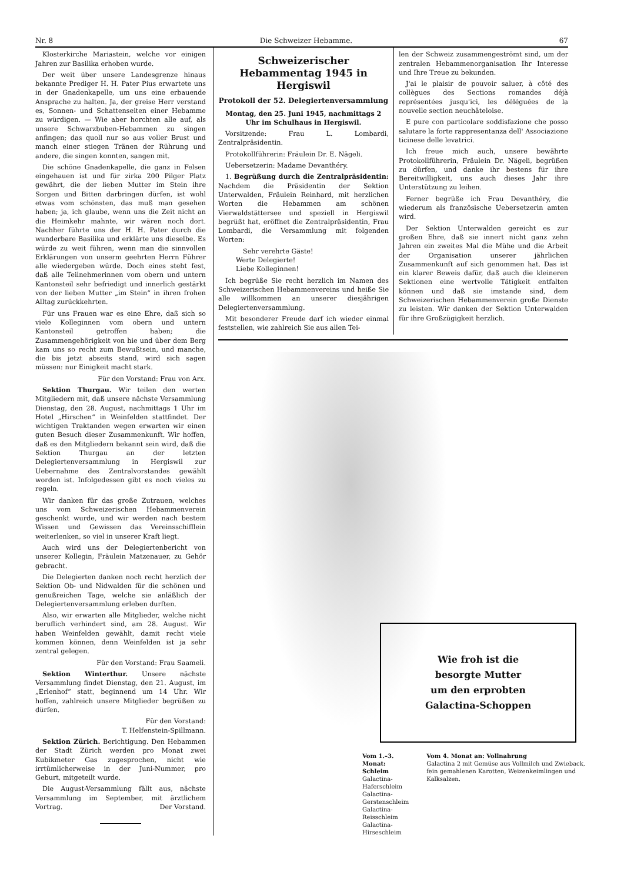Nr. 8 Die Schweizer Hebamme. 67
Klosterkirche Mariastein, welche vor einigen Jahren zur Basilika erhoben wurde.
Der weit über unsere Landesgrenze hinaus bekannte Prediger H. H. Pater Pius erwartete uns in der Gnadenkapelle, um uns eine erbauende Ansprache zu halten. Ja, der greise Herr verstand es, Sonnen- und Schattenseiten einer Hebamme zu würdigen. — Wie aber horchten alle auf, als unsere Schwarzbuben-Hebammen zu singen anfingen; das quoll nur so aus voller Brust und manch einer stiegen Tränen der Rührung und andere, die singen konnten, sangen mit.
Die schöne Gnadenkapelle, die ganz in Felsen eingehauen ist und für zirka 200 Pilger Platz gewährt, die der lieben Mutter im Stein ihre Sorgen und Bitten darbringen dürfen, ist wohl etwas vom schönsten, das muß man gesehen haben; ja, ich glaube, wenn uns die Zeit nicht an die Heimkehr mahnte, wir wären noch dort. Nachher führte uns der H. H. Pater durch die wunderbare Basilika und erklärte uns dieselbe. Es würde zu weit führen, wenn man die sinnvollen Erklärungen von unserm geehrten Herrn Führer alle wiedergeben würde. Doch eines steht fest, daß alle Teilnehmerinnen vom obern und untern Kantonsteil sehr befriedigt und innerlich gestärkt von der lieben Mutter „im Stein“ in ihren frohen Alltag zurückkehrten.
Für uns Frauen war es eine Ehre, daß sich so viele Kolleginnen vom obern und untern Kantonsteil getroffen haben; die Zusammengehörigkeit von hie und über dem Berg kam uns so recht zum Bewußtsein, und manche, die bis jetzt abseits stand, wird sich sagen müssen: nur Einigkeit macht stark.
Für den Vorstand: Frau von Arx.
Sektion Thurgau. Wir teilen den werten Mitgliedern mit, daß unsere nächste Versammlung Dienstag, den 28. August, nachmittags 1 Uhr im Hotel „Hirschen“ in Weinfelden stattfindet. Der wichtigen Traktanden wegen erwarten wir einen guten Besuch dieser Zusammenkunft. Wir hoffen, daß es den Mitgliedern bekannt sein wird, daß die Sektion Thurgau an der letzten Delegiertenversammlung in Hergiswil zur Uebernahme des Zentralvorstandes gewählt worden ist. Infolgedessen gibt es noch vieles zu regeln.
Wir danken für das große Zutrauen, welches uns vom Schweizerischen Hebammenverein geschenkt wurde, und wir werden nach bestem Wissen und Gewissen das Vereinsschifflein weiterlenken, so viel in unserer Kraft liegt.
Auch wird uns der Delegiertenbericht von unserer Kollegin, Fräulein Matzenauer, zu Gehör gebracht.
Die Delegierten danken noch recht herzlich der Sektion Ob- und Nidwalden für die schönen und genußreichen Tage, welche sie anläßlich der Delegiertenversammlung erleben durften.
Also, wir erwarten alle Mitglieder, welche nicht beruflich verhindert sind, am 28. August. Wir haben Weinfelden gewählt, damit recht viele kommen können, denn Weinfelden ist ja sehr zentral gelegen.
Für den Vorstand: Frau Saameli.
Sektion Winterthur. Unsere nächste Versammlung findet Dienstag, den 21. August, im „Erlenhof“ statt, beginnend um 14 Uhr. Wir hoffen, zahlreich unsere Mitglieder begrüßen zu dürfen.
Für den Vorstand:
T. Helfenstein-Spillmann.
Sektion Zürich. Berichtigung. Den Hebammen der Stadt Zürich werden pro Monat zwei Kubikmeter Gas zugesprochen, nicht wie irrtümlicherweise in der Juni-Nummer, pro Geburt, mitgeteilt wurde.
Die August-Versammlung fällt aus, nächste Versammlung im September, mit ärztlichem Vortrag. Der Vorstand.
Schweizerischer
Hebammentag 1945 in Hergiswil
Protokoll der 52. Delegiertenversammlung
Montag, den 25. Juni 1945, nachmittags 2 Uhr im Schulhaus in Hergiswil.
Vorsitzende: Frau L. Lombardi, Zentralpräsidentin.
Protokollführerin: Fräulein Dr. E. Nägeli.
Uebersetzerin: Madame Devanthéry.
1. Begrüßung durch die Zentralpräsidentin: Nachdem die Präsidentin der Sektion Unterwalden, Fräulein Reinhard, mit herzlichen Worten die Hebammen am schönen Vierwaldstättersee und speziell in Hergiswil begrüßt hat, eröffnet die Zentralpräsidentin, Frau Lombardi, die Versammlung mit folgenden Worten:
Sehr verehrte Gäste!
Werte Delegierte!
Liebe Kolleginnen!
Ich begrüße Sie recht herzlich im Namen des Schweizerischen Hebammenvereins und heiße Sie alle willkommen an unserer diesjährigen Delegiertenversammlung.
Mit besonderer Freude darf ich wieder einmal feststellen, wie zahlreich Sie aus allen Tei-
len der Schweiz zusammengeströmt sind, um der zentralen Hebammenorganisation Ihr Interesse und Ihre Treue zu bekunden.
J'ai le plaisir de pouvoir saluer, à côté des collègues des Sections romandes déjà représentées jusqu'ici, les déléguées de la nouvelle section neuchâteloise.
E pure con particolare soddisfazione che posso salutare la forte rappresentanza dell' Associazione ticinese delle levatrici.
Ich freue mich auch, unsere bewährte Protokollführerin, Fräulein Dr. Nägeli, begrüßen zu dürfen, und danke ihr bestens für ihre Bereitwilligkeit, uns auch dieses Jahr ihre Unterstützung zu leihen.
Ferner begrüße ich Frau Devanthéry, die wiederum als französische Uebersetzerin amten wird.
Der Sektion Unterwalden gereicht es zur großen Ehre, daß sie innert nicht ganz zehn Jahren ein zweites Mal die Mühe und die Arbeit der Organisation unserer jährlichen Zusammenkunft auf sich genommen hat. Das ist ein klarer Beweis dafür, daß auch die kleineren Sektionen eine wertvolle Tätigkeit entfalten können und daß sie imstande sind, dem Schweizerischen Hebammenverein große Dienste zu leisten. Wir danken der Sektion Unterwalden für ihre Großzügigkeit herzlich.
Wie froh ist die
besorgte Mutter
um den erprobten
Galactina-Schoppen
Vom 1.–3. Monat: Schleim
Galactina-Haferschleim
Galactina-Gerstenschleim
Galactina-Reisschleim
Galactina-Hirseschleim
Vom 4. Monat an: Vollnahrung
Galactina 2 mit Gemüse aus Vollmilch und Zwieback, fein gemahlenen Karotten, Weizenkeimlingen und Kalksalzen.